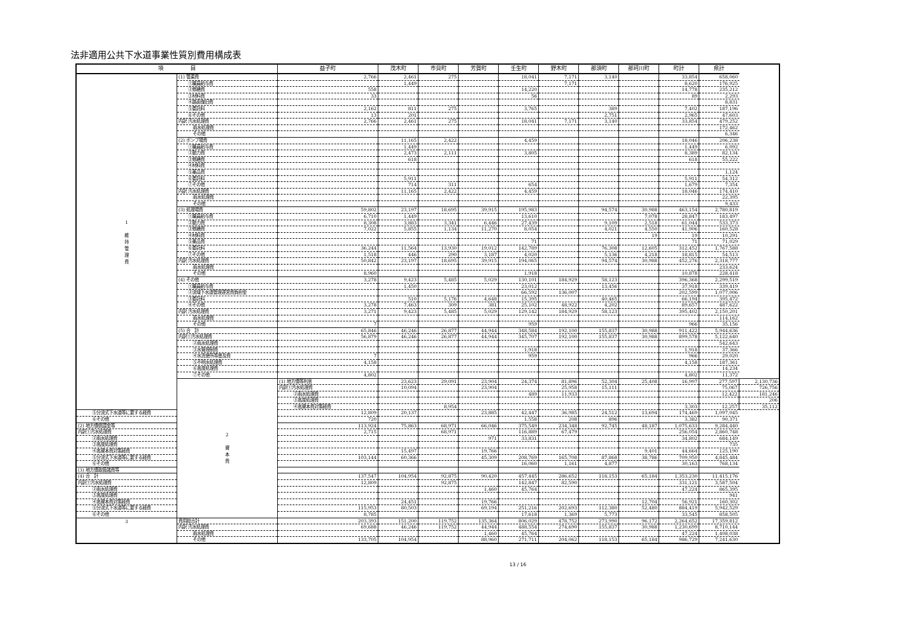法非適用公共下水道事業性質別費用構成表
| 項 目 | | 益子町 | 茂木町 | 市貝町 | 芳賀町 | 壬生町 | 野木町 | 那須町 | 那珂川町 | 町計 | 県計 | |
| --- | --- | --- | --- | --- | --- | --- | --- | --- | --- | --- | --- | --- |
| 1 維 持 管 理 費 | (1) 管渠費 | 2,766 | 2,461 | 275 | | 18,041 | 7,171 | 3,140 | | 33,854 | 658,060 | |
| | ①職員給与費 | | 1,449 | | | | 7,171 | | | 8,620 | 176,925 | |
| | ②修繕費 | 558 | | | | 14,220 | | | | 14,778 | 235,212 | |
| | ③材料費 | 33 | | | | 56 | | | | 89 | 2,293 | |
| | ④路面復旧費 | | | | | | | | | | 8,831 | |
| | ⑤委託料 | 2,162 | 811 | 275 | | 3,765 | | 389 | | 7,402 | 187,196 | |
| | ⑥その他 | 13 | 201 | | | | | 2,751 | | 2,965 | 47,603 | |
| | 内訳 汚水処理費 | 2,766 | 2,461 | 275 | | 18,041 | 7,171 | 3,140 | | 33,854 | 479,252 | |
| | 雨水処理費 | | | | | | | | | | 172,462 | |
| | その他 | | | | | | | | | | 6,346 | |
| | (2) ポンプ場費 | | 11,165 | 2,422 | | 4,459 | | | | 18,046 | 206,238 | |
| | ①職員給与費 | | 1,449 | | | | | | | 1,449 | 6,092 | |
| | ②動力費 | | 2,473 | 2,111 | | 3,805 | | | | 8,389 | 82,134 | |
| | ③修繕費 | | 618 | | | | | | | 618 | 55,222 | |
| | ④材料費 | | | | | | | | | | | |
| | ⑤薬品費 | | | | | | | | | | 1,124 | |
| | ⑥委託料 | | 5,911 | | | | | | | 5,911 | 54,312 | |
| | ⑦その他 | | 714 | 311 | | 654 | | | | 1,679 | 7,354 | |
| | 内訳 汚水処理費 | | 11,165 | 2,422 | | 4,459 | | | | 18,046 | 174,410 | |
| | 雨水処理費 | | | | | | | | | | 22,395 | |
| | その他 | | | | | | | | | | 9,433 | |
| | (3) 処理場費 | 59,802 | 23,197 | 18,695 | 39,915 | 195,983 | | 94,574 | 30,988 | 463,154 | 2,780,819 | |
| | ①職員給与費 | 6,710 | 1,449 | | | 13,610 | | | 7,078 | 28,847 | 183,497 | |
| | ②動力費 | 8,308 | 3,883 | 3,341 | 6,446 | 27,439 | | 9,109 | 2,518 | 61,044 | 533,373 | |
| | ③修繕費 | 7,022 | 5,855 | 1,134 | 11,270 | 8,054 | | 4,021 | 4,550 | 41,906 | 160,528 | |
| | ④材料費 | | | | | | | | 19 | 19 | 10,291 | |
| | ⑤薬品費 | | | | | 71 | | | | 71 | 71,029 | |
| | ⑥委託料 | 36,244 | 11,564 | 13,930 | 19,012 | 142,789 | | 76,308 | 12,605 | 312,452 | 1,767,588 | |
| | ⑦その他 | 1,518 | 446 | 290 | 3,187 | 4,020 | | 5,136 | 4,218 | 18,815 | 54,513 | |
| | 内訳 汚水処理費 | 50,842 | 23,197 | 18,695 | 39,915 | 194,065 | | 94,574 | 30,988 | 452,276 | 2,318,777 | |
| | 雨水処理費 | | | | | | | | | | 233,624 | |
| | その他 | 8,960 | | | | 1,918 | | | | 10,878 | 228,418 | |
| | (4) その他 | 3,278 | 9,423 | 5,485 | 5,029 | 130,101 | 184,929 | 58,123 | | 396,368 | 2,299,519 | |
| | ①職員給与費 | | 1,450 | | | 23,012 | | 13,456 | | 37,918 | 339,419 | |
| | ②流域下水道管理運営費負担金 | | | | | 66,592 | 136,007 | | | 202,599 | 1,077,006 | |
| | ③委託料 | | 510 | 5,176 | 4,648 | 15,395 | | 40,465 | | 66,194 | 395,472 | |
| | ④その他 | 3,278 | 7,463 | 309 | 381 | 25,102 | 48,922 | 4,202 | | 89,657 | 487,622 | |
| | 内訳 汚水処理費 | 3,271 | 9,423 | 5,485 | 5,029 | 129,142 | 184,929 | 58,123 | | 395,402 | 2,150,201 | |
| | 雨水処理費 | | | | | | | | | | 114,162 | |
| | その他 | 7 | | | | 959 | | | | 966 | 35,156 | |
| | (5) 合 計 | 65,846 | 46,246 | 26,877 | 44,944 | 348,584 | 192,100 | 155,837 | 30,988 | 911,422 | 5,944,636 | |
| | 内訳①汚水処理費 | 56,879 | 46,246 | 26,877 | 44,944 | 345,707 | 192,100 | 155,837 | 30,988 | 899,578 | 5,122,640 | |
| | ②雨水処理費 | | | | | | | | | | 542,643 | |
| | ③水質規制費 | | | | | 1,918 | | | | 1,918 | 37,366 | |
| | ④水洗便所等普及費 | 7 | | | | 959 | | | | 966 | 29,020 | |
| | ⑤不明水処理費 | 4,158 | | | | | | | | 4,158 | 187,361 | |
| | ⑥高度処理費 | | | | | | | | | | 14,234 | |
| | ⑦その他 | 4,802 | | | | | | | | 4,802 | 11,372 | |
| | 2 資 本 費 | (1) 地方債等利息 | 23,623 | 29,091 | 23,904 | 24,374 | 81,896 | 52,304 | 25,408 | 16,997 | 277,597 | 2,130,736 |
| | | 内訳①汚水処理費 | 10,094 | | 23,904 | | 25,958 | 15,111 | | | 75,067 | 726,756 |
| | | ②雨水処理費 | | | | 489 | 11,933 | | | | 12,422 | 181,246 |
| | | ③高度処理費 | | | | | | | | | | 206 |
| | | ④高資本費対策経費 | | 8,954 | | | | | | 3,303 | 12,257 | 35,112 |
| ⑤分流式下水道等に要する経費 | | 12,809 | 20,137 | | 23,885 | 42,447 | 36,985 | 24,512 | 13,694 | 174,469 | 1,097,045 | |
| ⑥その他 | | 720 | | | | 1,558 | 208 | 896 | | 3,382 | 90,371 | |
| (2) 地方債償還金等 | | 113,924 | 75,863 | 68,971 | 66,046 | 375,549 | 234,348 | 92,745 | 48,187 | 1,075,633 | 9,284,440 | |
| 内訳①汚水処理費 | | 2,715 | | 68,971 | | 116,889 | 67,479 | | | 256,054 | 2,860,748 | |
| ②雨水処理費 | | | | | 971 | 33,831 | | | | 34,802 | 684,149 | |
| ③高度処理費 | | | | | | | | | | | 735 | |
| ④高資本費対策経費 | | | 15,497 | | 19,766 | | | | 9,401 | 44,664 | 125,190 | |
| ⑤分流式下水道等に要する経費 | | 103,144 | 60,366 | | 45,309 | 208,769 | 165,708 | 87,868 | 38,786 | 709,950 | 4,845,484 | |
| ⑥その他 | | | | | | 16,060 | 1,161 | 4,877 | | 30,163 | 768,134 | |
| (3) 地方債取扱諸費等 | | | | | | | | | | | | |
| (4) 合 計 | | 137,547 | 104,954 | 92,875 | 90,420 | 457,445 | 286,652 | 118,153 | 65,184 | 1,353,230 | 11,415,176 | |
| 内訳①汚水処理費 | | 12,809 | | 92,875 | | 142,847 | 82,590 | | | 331,121 | 3,587,504 | |
| ②雨水処理費 | | | | | 1,460 | 45,764 | | | | 47,224 | 865,395 | |
| ③高度処理費 | | | | | | | | | | | 941 | |
| ④高資本費対策経費 | | | 24,451 | | 19,766 | | | | 12,704 | 56,921 | 160,302 | |
| ⑤分流式下水道等に要する経費 | | 115,953 | 80,503 | | 69,194 | 251,216 | 202,693 | 112,380 | 52,480 | 884,419 | 5,942,529 | |
| ⑥その他 | | 8,785 | | | | 17,618 | 1,369 | 5,773 | | 33,545 | 858,505 | |
| 3 | 費用総合計 | 203,393 | 151,200 | 119,752 | 135,364 | 806,029 | 478,752 | 273,990 | 96,172 | 2,264,652 | 17,359,812 | |
| | 内訳 汚水処理費 | 69,688 | 46,246 | 119,752 | 44,944 | 488,554 | 274,690 | 155,837 | 30,988 | 1,230,699 | 8,710,144 | |
| | 雨水処理費 | | | | 1,460 | 45,764 | | | | 47,224 | 1,408,038 | |
| | その他 | 133,705 | 104,954 | | 88,960 | 271,711 | 204,062 | 118,153 | 65,184 | 986,729 | 7,241,630 | |
13 / 16